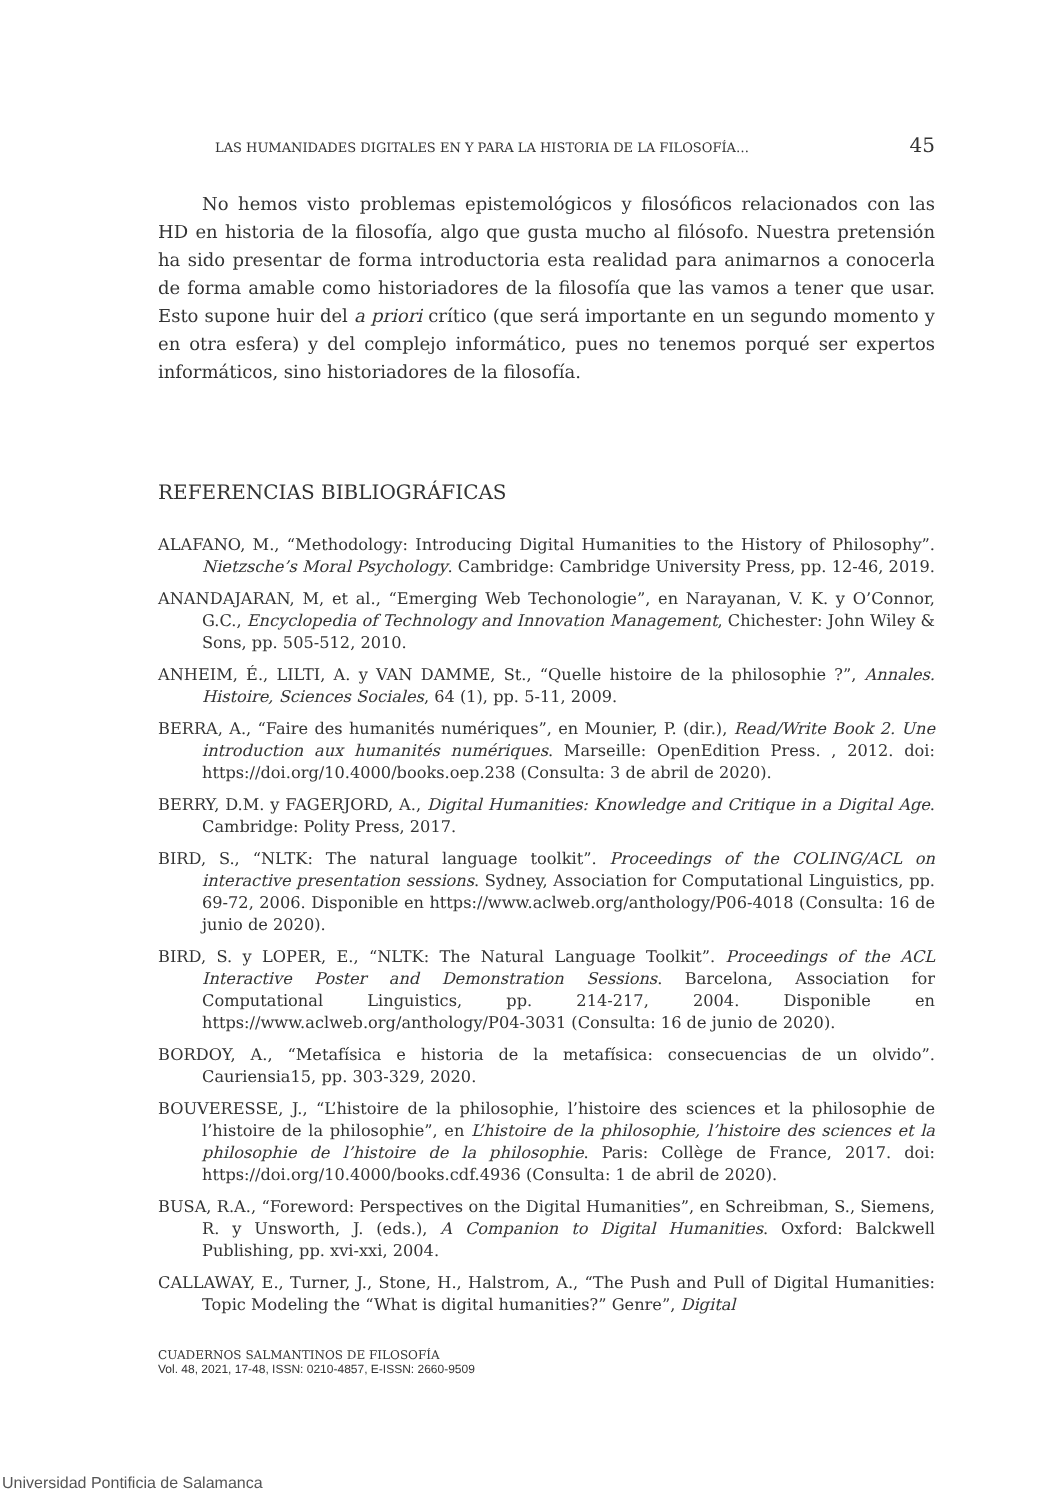LAS HUMANIDADES DIGITALES EN Y PARA LA HISTORIA DE LA FILOSOFÍA… 45
No hemos visto problemas epistemológicos y filosóficos relacionados con las HD en historia de la filosofía, algo que gusta mucho al filósofo. Nuestra pretensión ha sido presentar de forma introductoria esta realidad para animarnos a conocerla de forma amable como historiadores de la filosofía que las vamos a tener que usar. Esto supone huir del a priori crítico (que será importante en un segundo momento y en otra esfera) y del complejo informático, pues no tenemos porqué ser expertos informáticos, sino historiadores de la filosofía.
REFERENCIAS BIBLIOGRÁFICAS
ALAFANO, M., “Methodology: Introducing Digital Humanities to the History of Philosophy”. Nietzsche’s Moral Psychology. Cambridge: Cambridge University Press, pp. 12-46, 2019.
ANANDAJARAN, M, et al., “Emerging Web Techonologie”, en Narayanan, V. K. y O’Connor, G.C., Encyclopedia of Technology and Innovation Management, Chichester: John Wiley & Sons, pp. 505-512, 2010.
ANHEIM, É., LILTI, A. y VAN DAMME, St., “Quelle histoire de la philosophie ?”, Annales. Histoire, Sciences Sociales, 64 (1), pp. 5-11, 2009.
BERRA, A., “Faire des humanités numériques”, en Mounier, P. (dir.), Read/Write Book 2. Une introduction aux humanités numériques. Marseille: OpenEdition Press. , 2012. doi: https://doi.org/10.4000/books.oep.238 (Consulta: 3 de abril de 2020).
BERRY, D.M. y FAGERJORD, A., Digital Humanities: Knowledge and Critique in a Digital Age. Cambridge: Polity Press, 2017.
BIRD, S., “NLTK: The natural language toolkit”. Proceedings of the COLING/ACL on interactive presentation sessions. Sydney, Association for Computational Linguistics, pp. 69-72, 2006. Disponible en https://www.aclweb.org/anthology/P06-4018 (Consulta: 16 de junio de 2020).
BIRD, S. y LOPER, E., “NLTK: The Natural Language Toolkit”. Proceedings of the ACL Interactive Poster and Demonstration Sessions. Barcelona, Association for Computational Linguistics, pp. 214-217, 2004. Disponible en https://www.aclweb.org/anthology/P04-3031 (Consulta: 16 de junio de 2020).
BORDOY, A., “Metafísica e historia de la metafísica: consecuencias de un olvido”. Cauriensia15, pp. 303-329, 2020.
BOUVERESSE, J., “L’histoire de la philosophie, l’histoire des sciences et la philosophie de l’histoire de la philosophie”, en L’histoire de la philosophie, l’histoire des sciences et la philosophie de l’histoire de la philosophie. Paris: Collège de France, 2017. doi: https://doi.org/10.4000/books.cdf.4936 (Consulta: 1 de abril de 2020).
BUSA, R.A., “Foreword: Perspectives on the Digital Humanities”, en Schreibman, S., Siemens, R. y Unsworth, J. (eds.), A Companion to Digital Humanities. Oxford: Balckwell Publishing, pp. xvi-xxi, 2004.
CALLAWAY, E., Turner, J., Stone, H., Halstrom, A., “The Push and Pull of Digital Humanities: Topic Modeling the “What is digital humanities?” Genre”, Digital
CUADERNOS SALMANTINOS DE FILOSOFÍA
Vol. 48, 2021, 17-48, ISSN: 0210-4857, E-ISSN: 2660-9509
Universidad Pontificia de Salamanca